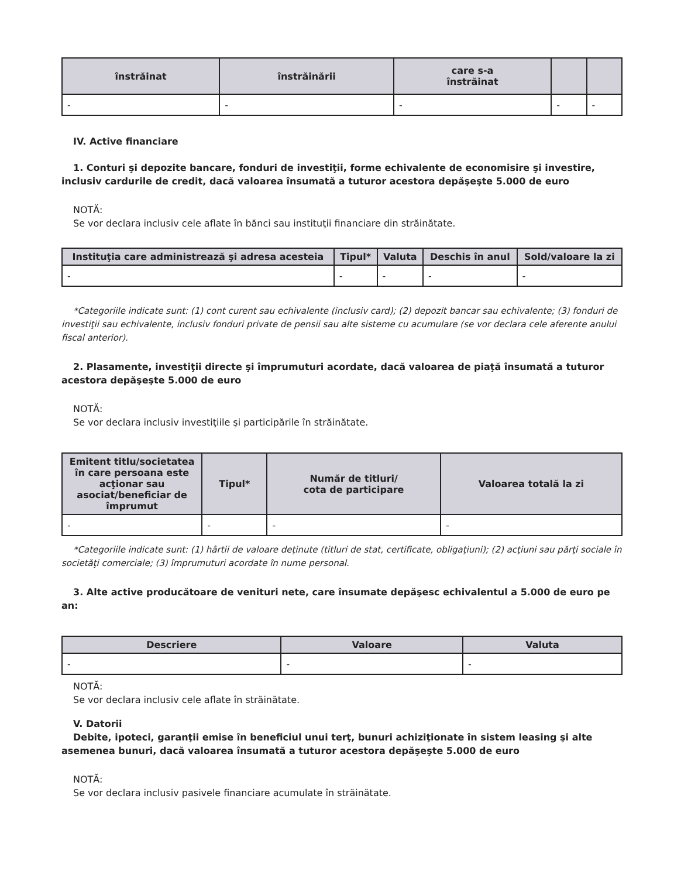| înstrăinat | înstrăinării | care s-a înstrăinat | | |
| --- | --- | --- | --- | --- |
| - | - | - | - | - |
IV. Active financiare
1. Conturi şi depozite bancare, fonduri de investiţii, forme echivalente de economisire şi investire, inclusiv cardurile de credit, dacă valoarea însumată a tuturor acestora depăşeşte 5.000 de euro
NOTĂ:
Se vor declara inclusiv cele aflate în bănci sau instituţii financiare din străinătate.
| Instituţia care administrează şi adresa acesteia | Tipul* | Valuta | Deschis în anul | Sold/valoare la zi |
| --- | --- | --- | --- | --- |
| - | - | - | - | - |
*Categoriile indicate sunt: (1) cont curent sau echivalente (inclusiv card); (2) depozit bancar sau echivalente; (3) fonduri de investiţii sau echivalente, inclusiv fonduri private de pensii sau alte sisteme cu acumulare (se vor declara cele aferente anului fiscal anterior).
2. Plasamente, investiţii directe şi împrumuturi acordate, dacă valoarea de piaţă însumată a tuturor acestora depăşeşte 5.000 de euro
NOTĂ:
Se vor declara inclusiv investiţiile şi participările în străinătate.
| Emitent titlu/societatea în care persoana este acţionar sau asociat/beneficiar de împrumut | Tipul* | Număr de titluri/ cota de participare | Valoarea totală la zi |
| --- | --- | --- | --- |
| - | - | - | - |
*Categoriile indicate sunt: (1) hârtii de valoare deţinute (titluri de stat, certificate, obligaţiuni); (2) acţiuni sau părţi sociale în societăţi comerciale; (3) împrumuturi acordate în nume personal.
3. Alte active producătoare de venituri nete, care însumate depăşesc echivalentul a 5.000 de euro pe an:
| Descriere | Valoare | Valuta |
| --- | --- | --- |
| - | - | - |
NOTĂ:
Se vor declara inclusiv cele aflate în străinătate.
V. Datorii
Debite, ipoteci, garanţii emise în beneficiul unui terţ, bunuri achiziţionate în sistem leasing şi alte asemenea bunuri, dacă valoarea însumată a tuturor acestora depăşeşte 5.000 de euro
NOTĂ:
Se vor declara inclusiv pasivele financiare acumulate în străinătate.